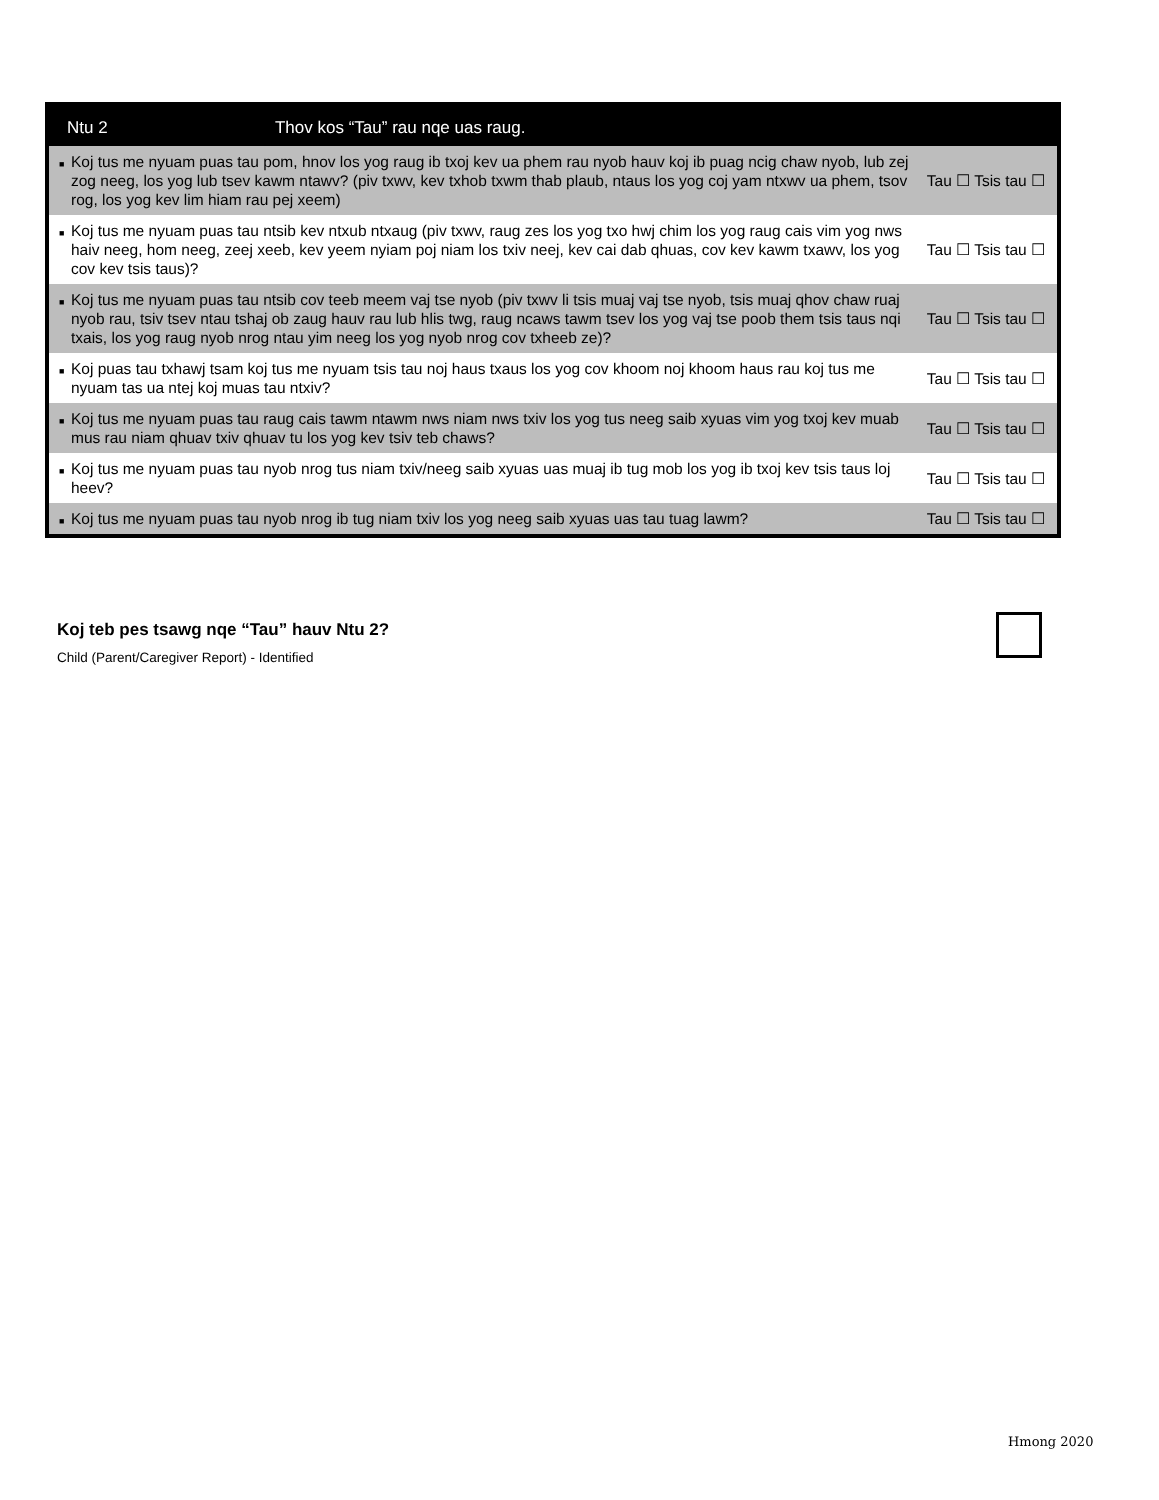| Ntu 2 | Thov kos “Tau” rau nqe uas raug. |
| --- | --- |
| ■ Koj tus me nyuam puas tau pom, hnov los yog raug ib txoj kev ua phem rau nyob hauv koj ib puag ncig chaw nyob, lub zej zog neeg, los yog lub tsev kawm ntawv? (piv txwv, kev txhob txwm thab plaub, ntaus los yog coj yam ntxwv ua phem, tsov rog, los yog kev lim hiam rau pej xeem) | Tau ☐ Tsis tau ☐ |
| ■ Koj tus me nyuam puas tau ntsib kev ntxub ntxaug (piv txwv, raug zes los yog txo hwj chim los yog raug cais vim yog nws haiv neeg, hom neeg, zeej xeeb, kev yeem nyiam poj niam los txiv neej, kev cai dab qhuas, cov kev kawm txawv, los yog cov kev tsis taus)? | Tau ☐ Tsis tau ☐ |
| ■ Koj tus me nyuam puas tau ntsib cov teeb meem vaj tse nyob (piv txwv li tsis muaj vaj tse nyob, tsis muaj qhov chaw ruaj nyob rau, tsiv tsev ntau tshaj ob zaug hauv rau lub hlis twg, raug ncaws tawm tsev los yog vaj tse poob them tsis taus nqi txais, los yog raug nyob nrog ntau yim neeg los yog nyob nrog cov txheeb ze)? | Tau ☐ Tsis tau ☐ |
| ■ Koj puas tau txhawj tsam koj tus me nyuam tsis tau noj haus txaus los yog cov khoom noj khoom haus rau koj tus me nyuam tas ua ntej koj muas tau ntxiv? | Tau ☐ Tsis tau ☐ |
| ■ Koj tus me nyuam puas tau raug cais tawm ntawm nws niam nws txiv los yog tus neeg saib xyuas vim yog txoj kev muab mus rau niam qhuav txiv qhuav tu los yog kev tsiv teb chaws? | Tau ☐ Tsis tau ☐ |
| ■ Koj tus me nyuam puas tau nyob nrog tus niam txiv/neeg saib xyuas uas muaj ib tug mob los yog ib txoj kev tsis taus loj heev? | Tau ☐ Tsis tau ☐ |
| ■ Koj tus me nyuam puas tau nyob nrog ib tug niam txiv los yog neeg saib xyuas uas tau tuag lawm? | Tau ☐ Tsis tau ☐ |
Koj teb pes tsawg nqe “Tau” hauv Ntu 2?
Child (Parent/Caregiver Report) - Identified
Hmong 2020